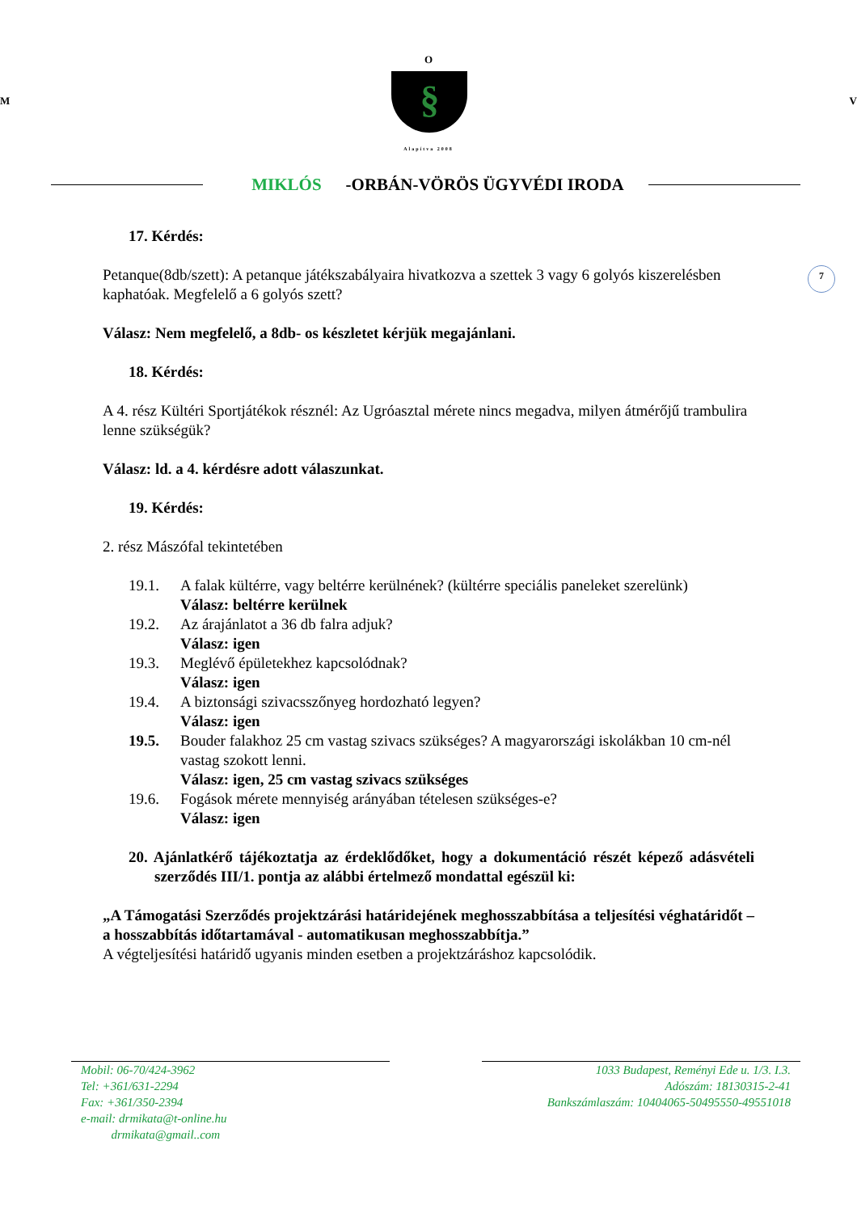O
M
§
V
Alapítva 2008
MIKLÓS -ORBÁN-VÖRÖS ÜGYVÉDI IRODA
17. Kérdés:
7
Petanque(8db/szett): A petanque játékszabályaira hivatkozva a szettek 3 vagy 6 golyós kiszerelésben kaphatóak. Megfelelő a 6 golyós szett?
Válasz: Nem megfelelő, a 8db- os készletet kérjük megajánlani.
18. Kérdés:
A 4. rész Kültéri Sportjátékok résznél: Az Ugróasztal mérete nincs megadva, milyen átmérőjű trambulira lenne szükségük?
Válasz: ld. a 4. kérdésre adott válaszunkat.
19. Kérdés:
2. rész Mászófal tekintetében
19.1. A falak kültérre, vagy beltérre kerülnének? (kültérre speciális paneleket szerelünk)
Válasz: beltérre kerülnek
19.2. Az árajánlatot a 36 db falra adjuk?
Válasz: igen
19.3. Meglévő épületekhez kapcsolódnak?
Válasz: igen
19.4. A biztonsági szivacsszőnyeg hordozható legyen?
Válasz: igen
19.5. Bouder falakhoz 25 cm vastag szivacs szükséges? A magyarországi iskolákban 10 cm-nél vastag szokott lenni.
Válasz: igen, 25 cm vastag szivacs szükséges
19.6. Fogások mérete mennyiség arányában tételesen szükséges-e?
Válasz: igen
20. Ajánlatkérő tájékoztatja az érdeklődőket, hogy a dokumentáció részét képező adásvételi szerződés III/1. pontja az alábbi értelmező mondattal egészül ki:
„A Támogatási Szerződés projektzárási határidejének meghosszabbítása a teljesítési véghatáridőt – a hosszabbítás időtartamával - automatikusan meghosszabbítja.”
A végteljesítési határidő ugyanis minden esetben a projektzáráshoz kapcsolódik.
Mobil: 06-70/424-3962
Tel: +361/631-2294
Fax: +361/350-2394
e-mail: drmikata@t-online.hu
drmikata@gmail..com
1033 Budapest, Reményi Ede u. 1/3. I.3.
Adószám: 18130315-2-41
Bankszámlaszám: 10404065-50495550-49551018